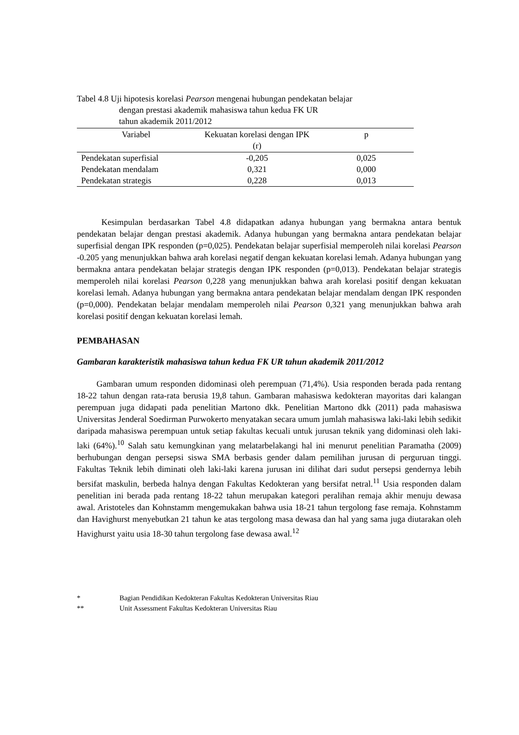Tabel 4.8 Uji hipotesis korelasi Pearson mengenai hubungan pendekatan belajar
dengan prestasi akademik mahasiswa tahun kedua FK UR
tahun akademik 2011/2012
| Variabel | Kekuatan korelasi dengan IPK (r) | p |
| --- | --- | --- |
| Pendekatan superfisial | -0,205 | 0,025 |
| Pendekatan mendalam | 0,321 | 0,000 |
| Pendekatan strategis | 0,228 | 0,013 |
Kesimpulan berdasarkan Tabel 4.8 didapatkan adanya hubungan yang bermakna antara bentuk pendekatan belajar dengan prestasi akademik. Adanya hubungan yang bermakna antara pendekatan belajar superfisial dengan IPK responden (p=0,025). Pendekatan belajar superfisial memperoleh nilai korelasi Pearson -0.205 yang menunjukkan bahwa arah korelasi negatif dengan kekuatan korelasi lemah. Adanya hubungan yang bermakna antara pendekatan belajar strategis dengan IPK responden (p=0,013). Pendekatan belajar strategis memperoleh nilai korelasi Pearson 0,228 yang menunjukkan bahwa arah korelasi positif dengan kekuatan korelasi lemah. Adanya hubungan yang bermakna antara pendekatan belajar mendalam dengan IPK responden (p=0,000). Pendekatan belajar mendalam memperoleh nilai Pearson 0,321 yang menunjukkan bahwa arah korelasi positif dengan kekuatan korelasi lemah.
PEMBAHASAN
Gambaran karakteristik mahasiswa tahun kedua FK UR tahun akademik 2011/2012
Gambaran umum responden didominasi oleh perempuan (71,4%). Usia responden berada pada rentang 18-22 tahun dengan rata-rata berusia 19,8 tahun. Gambaran mahasiswa kedokteran mayoritas dari kalangan perempuan juga didapati pada penelitian Martono dkk. Penelitian Martono dkk (2011) pada mahasiswa Universitas Jenderal Soedirman Purwokerto menyatakan secara umum jumlah mahasiswa laki-laki lebih sedikit daripada mahasiswa perempuan untuk setiap fakultas kecuali untuk jurusan teknik yang didominasi oleh laki-laki (64%).<sup>10</sup> Salah satu kemungkinan yang melatarbelakangi hal ini menurut penelitian Paramatha (2009) berhubungan dengan persepsi siswa SMA berbasis gender dalam pemilihan jurusan di perguruan tinggi. Fakultas Teknik lebih diminati oleh laki-laki karena jurusan ini dilihat dari sudut persepsi gendernya lebih bersifat maskulin, berbeda halnya dengan Fakultas Kedokteran yang bersifat netral.<sup>11</sup> Usia responden dalam penelitian ini berada pada rentang 18-22 tahun merupakan kategori peralihan remaja akhir menuju dewasa awal. Aristoteles dan Kohnstamm mengemukakan bahwa usia 18-21 tahun tergolong fase remaja. Kohnstamm dan Havighurst menyebutkan 21 tahun ke atas tergolong masa dewasa dan hal yang sama juga diutarakan oleh Havighurst yaitu usia 18-30 tahun tergolong fase dewasa awal.<sup>12</sup>
* Bagian Pendidikan Kedokteran Fakultas Kedokteran Universitas Riau
** Unit Assessment Fakultas Kedokteran Universitas Riau